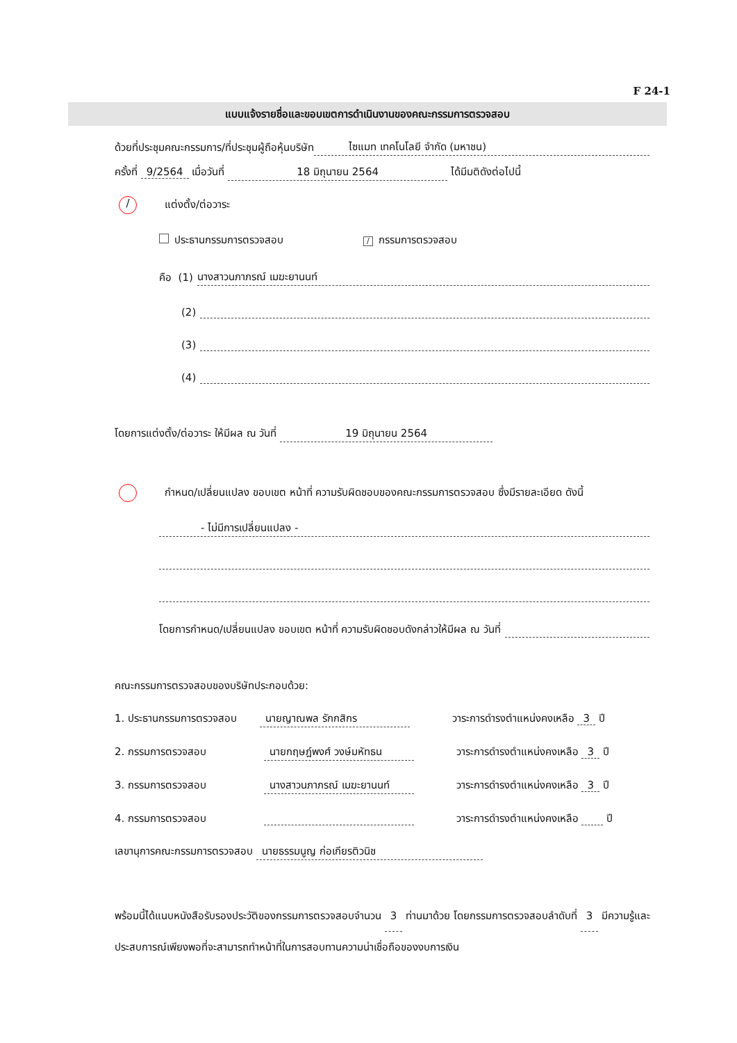F 24-1
แบบแจ้งรายชื่อและขอบเขตการดำเนินงานของคณะกรรมการตรวจสอบ
ด้วยที่ประชุมคณะกรรมการ/ที่ประชุมผู้ถือหุ้นบริษัท ไซแมท เทคโนโลยี จำกัด (มหาชน)
ครั้งที่ 9/2564 เมื่อวันที่ 18 มิถุนายน 2564 ได้มีมติดังต่อไปนี้
/ แต่งตั้ง/ต่อวาระ
ประธานกรรมการตรวจสอบ / กรรมการตรวจสอบ
คือ (1) นางสาวนภาภรณ์ เมฆะยานนท์
(2)
(3)
(4)
โดยการแต่งตั้ง/ต่อวาระ ให้มีผล ณ วันที่ 19 มิถุนายน 2564
กำหนด/เปลี่ยนแปลง ขอบเขต หน้าที่ ความรับผิดชอบของคณะกรรมการตรวจสอบ ซึ่งมีรายละเอียด ดังนี้
- ไม่มีการเปลี่ยนแปลง -
โดยการกำหนด/เปลี่ยนแปลง ขอบเขต หน้าที่ ความรับผิดชอบดังกล่าวให้มีผล ณ วันที่
คณะกรรมการตรวจสอบของบริษัทประกอบด้วย:
1. ประธานกรรมการตรวจสอบ นายญาณพล รักกสิกร วาระการดำรงตำแหน่งคงเหลือ 3 ปี
2. กรรมการตรวจสอบ นายกฤษฎ์พงศ์ วงษ์มหัทธน วาระการดำรงตำแหน่งคงเหลือ 3 ปี
3. กรรมการตรวจสอบ นางสาวนภาภรณ์ เมฆะยานนท์ วาระการดำรงตำแหน่งคงเหลือ 3 ปี
4. กรรมการตรวจสอบ วาระการดำรงตำแหน่งคงเหลือ ปี
เลขานุการคณะกรรมการตรวจสอบ นายธรรมนูญ ก่อเกียรติวนิช
พร้อมนี้ได้แนบหนังสือรับรองประวัติของกรรมการตรวจสอบจำนวน 3 ท่านมาด้วย โดยกรรมการตรวจสอบลำดับที่ 3 มีความรู้และประสบการณ์เพียงพอที่จะสามารถทำหน้าที่ในการสอบทานความน่าเชื่อถือของงบการเงิน